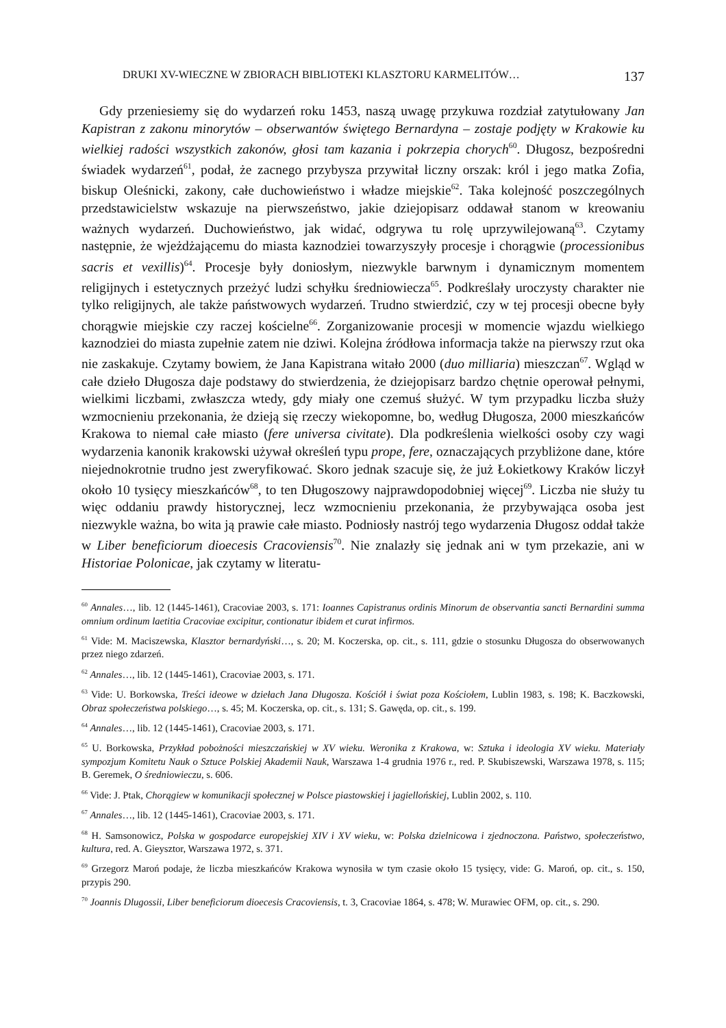DRUKI XV-WIECZNE W ZBIORACH BIBLIOTEKI KLASZTORU KARMELITÓW… 137
Gdy przeniesiemy się do wydarzeń roku 1453, naszą uwagę przykuwa rozdział zatytułowany Jan Kapistran z zakonu minorytów – obserwantów świętego Bernardyna – zostaje podjęty w Krakowie ku wielkiej radości wszystkich zakonów, głosi tam kazania i pokrzepia chorych<sup>60</sup>. Długosz, bezpośredni świadek wydarzeń<sup>61</sup>, podał, że zacnego przybysza przywitał liczny orszak: król i jego matka Zofia, biskup Oleśnicki, zakony, całe duchowieństwo i władze miejskie<sup>62</sup>. Taka kolejność poszczególnych przedstawicielstw wskazuje na pierwszeństwo, jakie dziejopisarz oddawał stanom w kreowaniu ważnych wydarzeń. Duchowieństwo, jak widać, odgrywa tu rolę uprzywilejowaną<sup>63</sup>. Czytamy następnie, że wjeżdżającemu do miasta kaznodziei towarzyszyły procesje i chorągwie (processionibus sacris et vexillis)<sup>64</sup>. Procesje były doniosłym, niezwykle barwnym i dynamicznym momentem religijnych i estetycznych przeżyć ludzi schyłku średniowiecza<sup>65</sup>. Podkreślały uroczysty charakter nie tylko religijnych, ale także państwowych wydarzeń. Trudno stwierdzić, czy w tej procesji obecne były chorągwie miejskie czy raczej kościelne<sup>66</sup>. Zorganizowanie procesji w momencie wjazdu wielkiego kaznodziei do miasta zupełnie zatem nie dziwi. Kolejna źródłowa informacja także na pierwszy rzut oka nie zaskakuje. Czytamy bowiem, że Jana Kapistrana witało 2000 (duo milliaria) mieszczan<sup>67</sup>. Wgląd w całe dzieło Długosza daje podstawy do stwierdzenia, że dziejopisarz bardzo chętnie operował pełnymi, wielkimi liczbami, zwłaszcza wtedy, gdy miały one czemuś służyć. W tym przypadku liczba służy wzmocnieniu przekonania, że dzieją się rzeczy wiekopomne, bo, według Długosza, 2000 mieszkańców Krakowa to niemal całe miasto (fere universa civitate). Dla podkreślenia wielkości osoby czy wagi wydarzenia kanonik krakowski używał określeń typu prope, fere, oznaczających przybliżone dane, które niejednokrotnie trudno jest zweryfikować. Skoro jednak szacuje się, że już Łokietkowy Kraków liczył około 10 tysięcy mieszkańców<sup>68</sup>, to ten Długoszowy najprawdopodobniej więcej<sup>69</sup>. Liczba nie służy tu więc oddaniu prawdy historycznej, lecz wzmocnieniu przekonania, że przybywająca osoba jest niezwykle ważna, bo wita ją prawie całe miasto. Podniosły nastrój tego wydarzenia Długosz oddał także w Liber beneficiorum dioecesis Cracoviensis<sup>70</sup>. Nie znalazły się jednak ani w tym przekazie, ani w Historiae Polonicae, jak czytamy w literatu-
<sup>60</sup> Annales…, lib. 12 (1445-1461), Cracoviae 2003, s. 171: Ioannes Capistranus ordinis Minorum de observantia sancti Bernardini summa omnium ordinum laetitia Cracoviae excipitur, contionatur ibidem et curat infirmos.
<sup>61</sup> Vide: M. Maciszewska, Klasztor bernardyński…, s. 20; M. Koczerska, op. cit., s. 111, gdzie o stosunku Długosza do obserwowanych przez niego zdarzeń.
<sup>62</sup> Annales…, lib. 12 (1445-1461), Cracoviae 2003, s. 171.
<sup>63</sup> Vide: U. Borkowska, Treści ideowe w dziełach Jana Długosza. Kościół i świat poza Kościołem, Lublin 1983, s. 198; K. Baczkowski, Obraz społeczeństwa polskiego…, s. 45; M. Koczerska, op. cit., s. 131; S. Gawęda, op. cit., s. 199.
<sup>64</sup> Annales…, lib. 12 (1445-1461), Cracoviae 2003, s. 171.
<sup>65</sup> U. Borkowska, Przykład pobożności mieszczańskiej w XV wieku. Weronika z Krakowa, w: Sztuka i ideologia XV wieku. Materiały sympozjum Komitetu Nauk o Sztuce Polskiej Akademii Nauk, Warszawa 1-4 grudnia 1976 r., red. P. Skubiszewski, Warszawa 1978, s. 115; B. Geremek, O średniowieczu, s. 606.
<sup>66</sup> Vide: J. Ptak, Chorągiew w komunikacji społecznej w Polsce piastowskiej i jagiellońskiej, Lublin 2002, s. 110.
<sup>67</sup> Annales…, lib. 12 (1445-1461), Cracoviae 2003, s. 171.
<sup>68</sup> H. Samsonowicz, Polska w gospodarce europejskiej XIV i XV wieku, w: Polska dzielnicowa i zjednoczona. Państwo, społeczeństwo, kultura, red. A. Gieysztor, Warszawa 1972, s. 371.
<sup>69</sup> Grzegorz Maroń podaje, że liczba mieszkańców Krakowa wynosiła w tym czasie około 15 tysięcy, vide: G. Maroń, op. cit., s. 150, przypis 290.
<sup>70</sup> Joannis Dlugossii, Liber beneficiorum dioecesis Cracoviensis, t. 3, Cracoviae 1864, s. 478; W. Murawiec OFM, op. cit., s. 290.